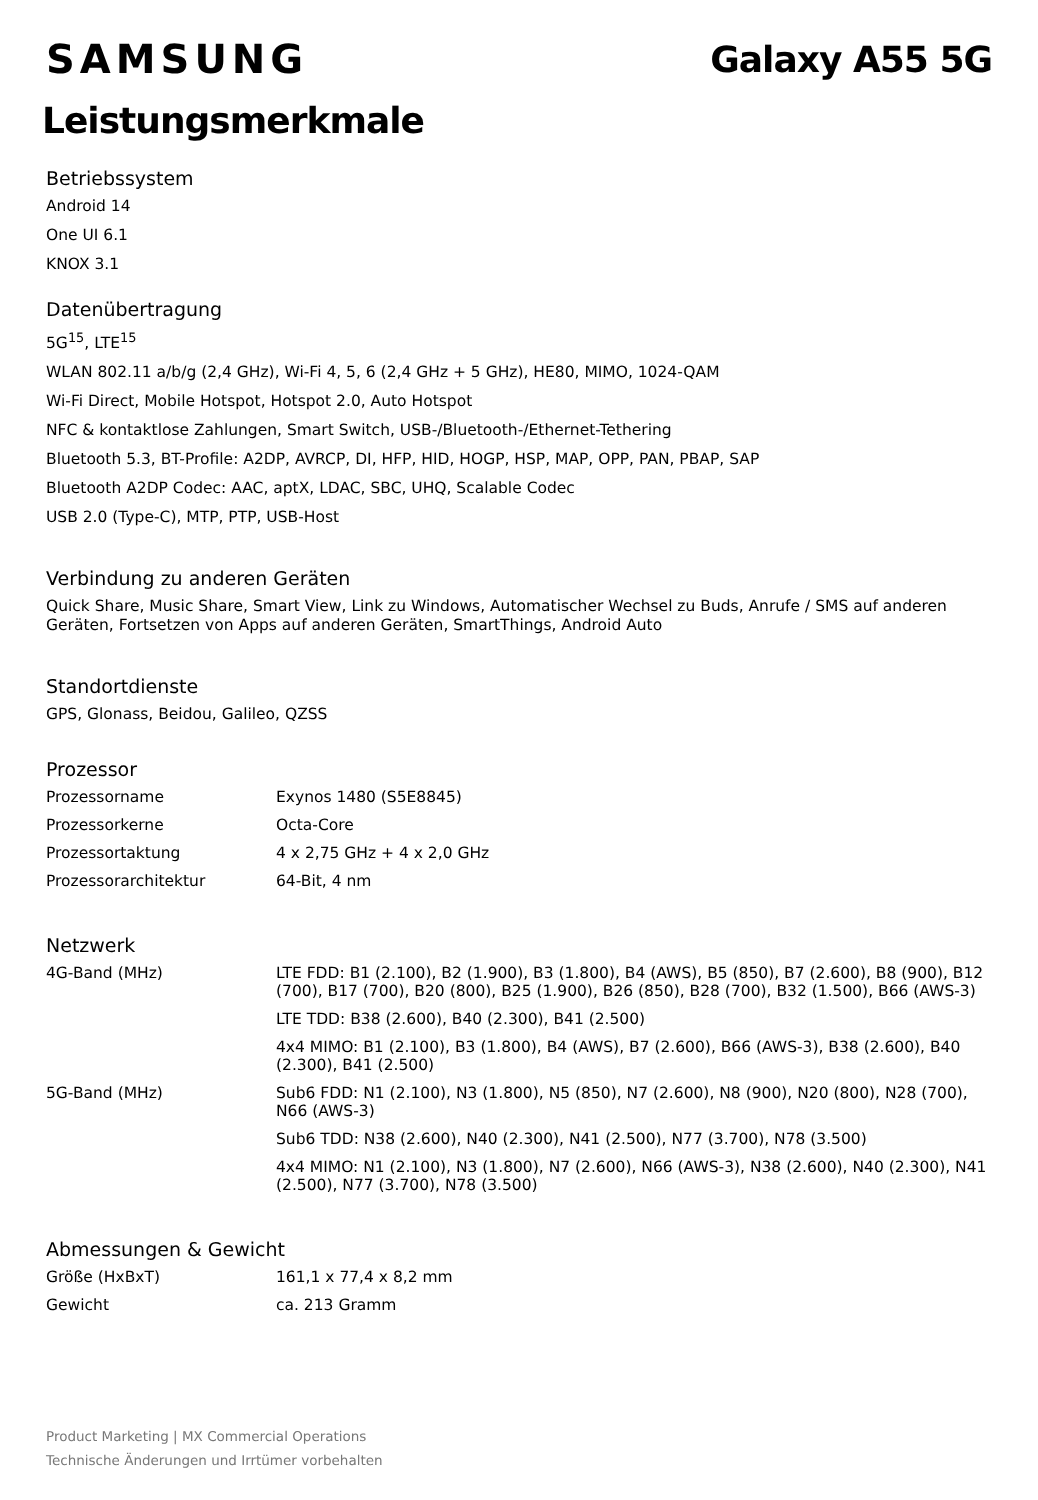SAMSUNG Galaxy A55 5G
Leistungsmerkmale
Betriebssystem
Android 14
One UI 6.1
KNOX 3.1
Datenübertragung
5G<sup>15</sup>, LTE<sup>15</sup>
WLAN 802.11 a/b/g (2,4 GHz), Wi-Fi 4, 5, 6 (2,4 GHz + 5 GHz), HE80, MIMO, 1024-QAM
Wi-Fi Direct, Mobile Hotspot, Hotspot 2.0, Auto Hotspot
NFC & kontaktlose Zahlungen, Smart Switch, USB-/Bluetooth-/Ethernet-Tethering
Bluetooth 5.3, BT-Profile: A2DP, AVRCP, DI, HFP, HID, HOGP, HSP, MAP, OPP, PAN, PBAP, SAP
Bluetooth A2DP Codec: AAC, aptX, LDAC, SBC, UHQ, Scalable Codec
USB 2.0 (Type-C), MTP, PTP, USB-Host
Verbindung zu anderen Geräten
Quick Share, Music Share, Smart View, Link zu Windows, Automatischer Wechsel zu Buds, Anrufe / SMS auf anderen Geräten, Fortsetzen von Apps auf anderen Geräten, SmartThings, Android Auto
Standortdienste
GPS, Glonass, Beidou, Galileo, QZSS
Prozessor
| Prozessorname | Exynos 1480 (S5E8845) |
| Prozessorkerne | Octa-Core |
| Prozessortaktung | 4 x 2,75 GHz + 4 x 2,0 GHz |
| Prozessorarchitektur | 64-Bit, 4 nm |
Netzwerk
| 4G-Band (MHz) | LTE FDD: B1 (2.100), B2 (1.900), B3 (1.800), B4 (AWS), B5 (850), B7 (2.600), B8 (900), B12 (700), B17 (700), B20 (800), B25 (1.900), B26 (850), B28 (700), B32 (1.500), B66 (AWS-3) |
| | LTE TDD: B38 (2.600), B40 (2.300), B41 (2.500) |
| | 4x4 MIMO: B1 (2.100), B3 (1.800), B4 (AWS), B7 (2.600), B66 (AWS-3), B38 (2.600), B40 (2.300), B41 (2.500) |
| 5G-Band (MHz) | Sub6 FDD: N1 (2.100), N3 (1.800), N5 (850), N7 (2.600), N8 (900), N20 (800), N28 (700), N66 (AWS-3) |
| | Sub6 TDD: N38 (2.600), N40 (2.300), N41 (2.500), N77 (3.700), N78 (3.500) |
| | 4x4 MIMO: N1 (2.100), N3 (1.800), N7 (2.600), N66 (AWS-3), N38 (2.600), N40 (2.300), N41 (2.500), N77 (3.700), N78 (3.500) |
Abmessungen & Gewicht
| Größe (HxBxT) | 161,1 x 77,4 x 8,2 mm |
| Gewicht | ca. 213 Gramm |
Product Marketing | MX Commercial Operations
Technische Änderungen und Irrtümer vorbehalten